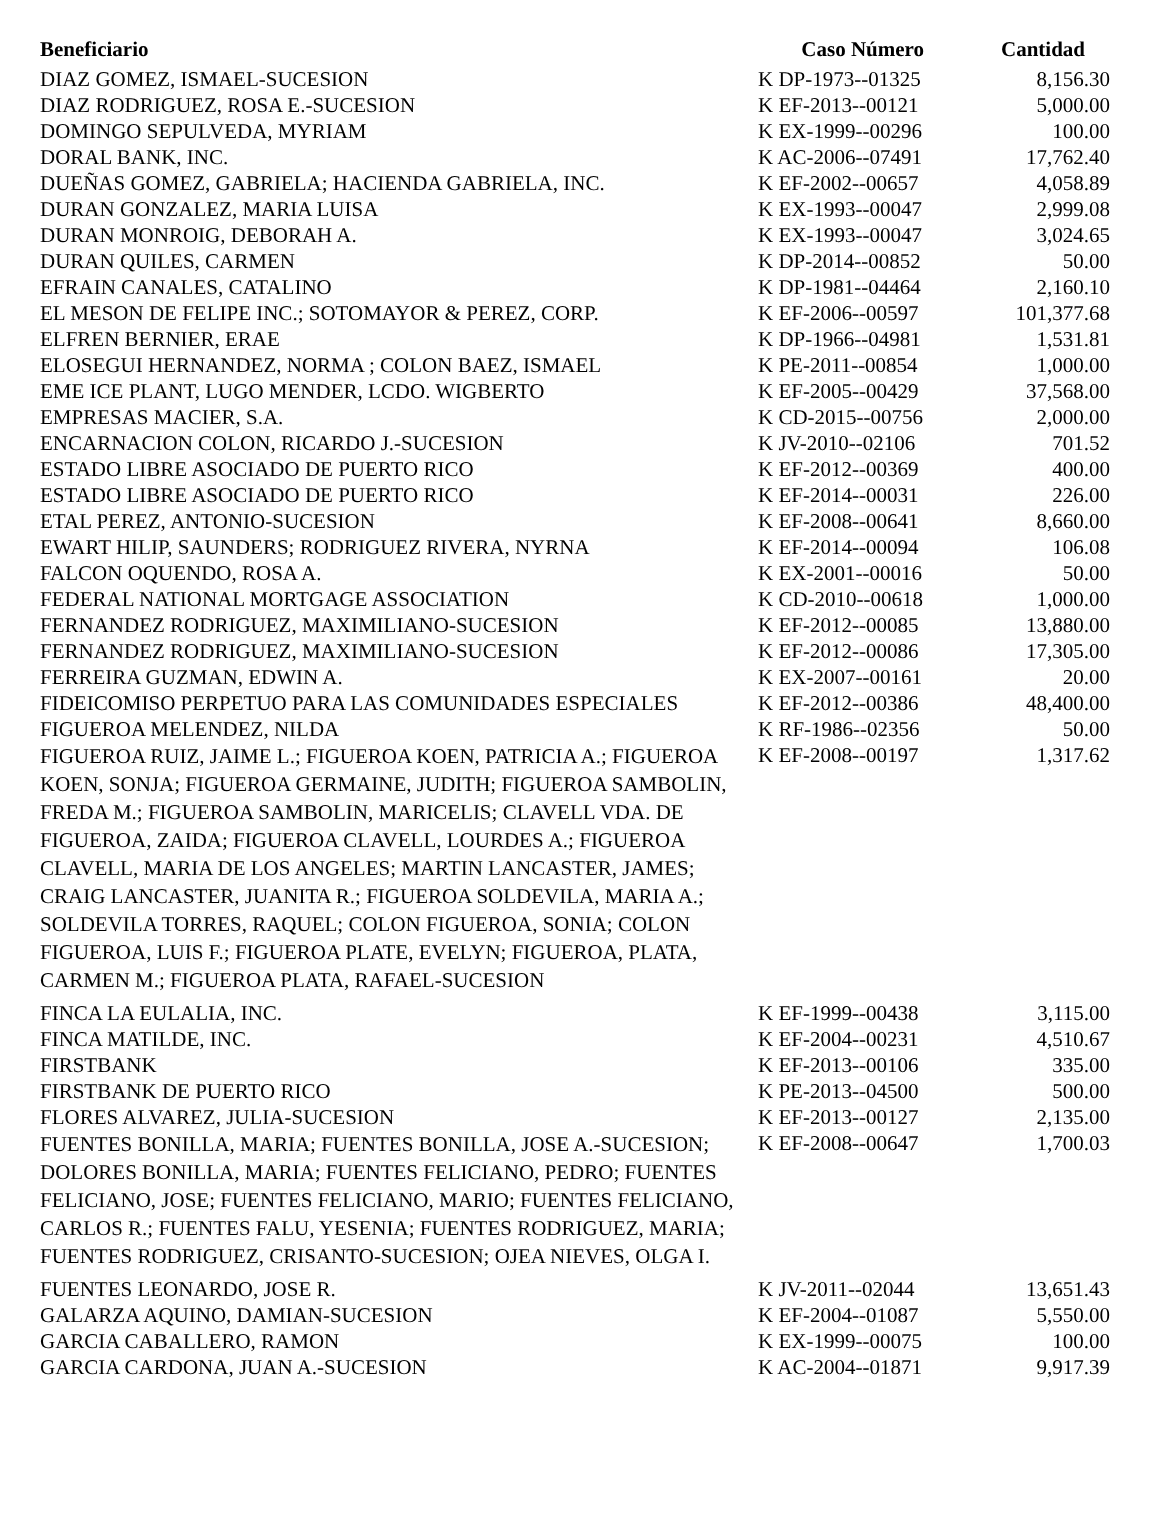| Beneficiario | Caso Número | Cantidad |
| --- | --- | --- |
| DIAZ GOMEZ, ISMAEL-SUCESION | K DP-1973--01325 | 8,156.30 |
| DIAZ RODRIGUEZ, ROSA E.-SUCESION | K EF-2013--00121 | 5,000.00 |
| DOMINGO SEPULVEDA, MYRIAM | K EX-1999--00296 | 100.00 |
| DORAL BANK, INC. | K AC-2006--07491 | 17,762.40 |
| DUEÑAS GOMEZ, GABRIELA; HACIENDA GABRIELA, INC. | K EF-2002--00657 | 4,058.89 |
| DURAN GONZALEZ, MARIA LUISA | K EX-1993--00047 | 2,999.08 |
| DURAN MONROIG, DEBORAH A. | K EX-1993--00047 | 3,024.65 |
| DURAN QUILES, CARMEN | K DP-2014--00852 | 50.00 |
| EFRAIN CANALES, CATALINO | K DP-1981--04464 | 2,160.10 |
| EL MESON DE FELIPE INC.; SOTOMAYOR & PEREZ, CORP. | K EF-2006--00597 | 101,377.68 |
| ELFREN BERNIER, ERAE | K DP-1966--04981 | 1,531.81 |
| ELOSEGUI HERNANDEZ, NORMA ; COLON BAEZ, ISMAEL | K PE-2011--00854 | 1,000.00 |
| EME ICE PLANT, LUGO MENDER, LCDO. WIGBERTO | K EF-2005--00429 | 37,568.00 |
| EMPRESAS MACIER, S.A. | K CD-2015--00756 | 2,000.00 |
| ENCARNACION COLON, RICARDO J.-SUCESION | K JV-2010--02106 | 701.52 |
| ESTADO LIBRE ASOCIADO DE PUERTO RICO | K EF-2012--00369 | 400.00 |
| ESTADO LIBRE ASOCIADO DE PUERTO RICO | K EF-2014--00031 | 226.00 |
| ETAL PEREZ, ANTONIO-SUCESION | K EF-2008--00641 | 8,660.00 |
| EWART HILIP, SAUNDERS; RODRIGUEZ RIVERA, NYRNA | K EF-2014--00094 | 106.08 |
| FALCON OQUENDO, ROSA A. | K EX-2001--00016 | 50.00 |
| FEDERAL NATIONAL MORTGAGE ASSOCIATION | K CD-2010--00618 | 1,000.00 |
| FERNANDEZ RODRIGUEZ, MAXIMILIANO-SUCESION | K EF-2012--00085 | 13,880.00 |
| FERNANDEZ RODRIGUEZ, MAXIMILIANO-SUCESION | K EF-2012--00086 | 17,305.00 |
| FERREIRA GUZMAN, EDWIN A. | K EX-2007--00161 | 20.00 |
| FIDEICOMISO PERPETUO PARA LAS COMUNIDADES ESPECIALES | K EF-2012--00386 | 48,400.00 |
| FIGUEROA MELENDEZ, NILDA | K RF-1986--02356 | 50.00 |
| FIGUEROA RUIZ, JAIME L.; FIGUEROA KOEN, PATRICIA A.; FIGUEROA KOEN, SONJA; FIGUEROA GERMAINE, JUDITH; FIGUEROA SAMBOLIN, FREDA M.; FIGUEROA SAMBOLIN, MARICELIS; CLAVELL VDA. DE FIGUEROA, ZAIDA; FIGUEROA CLAVELL, LOURDES A.; FIGUEROA CLAVELL, MARIA DE LOS ANGELES; MARTIN LANCASTER, JAMES; CRAIG LANCASTER, JUANITA R.; FIGUEROA SOLDEVILA, MARIA A.; SOLDEVILA TORRES, RAQUEL; COLON FIGUEROA, SONIA; COLON FIGUEROA, LUIS F.; FIGUEROA PLATE, EVELYN; FIGUEROA, PLATA, CARMEN M.; FIGUEROA PLATA, RAFAEL-SUCESION | K EF-2008--00197 | 1,317.62 |
| FINCA LA EULALIA, INC. | K EF-1999--00438 | 3,115.00 |
| FINCA MATILDE, INC. | K EF-2004--00231 | 4,510.67 |
| FIRSTBANK | K EF-2013--00106 | 335.00 |
| FIRSTBANK DE PUERTO RICO | K PE-2013--04500 | 500.00 |
| FLORES ALVAREZ, JULIA-SUCESION | K EF-2013--00127 | 2,135.00 |
| FUENTES BONILLA, MARIA; FUENTES BONILLA, JOSE A.-SUCESION; DOLORES BONILLA, MARIA; FUENTES FELICIANO, PEDRO; FUENTES FELICIANO, JOSE; FUENTES FELICIANO, MARIO; FUENTES FELICIANO, CARLOS R.; FUENTES FALU, YESENIA; FUENTES RODRIGUEZ, MARIA; FUENTES RODRIGUEZ, CRISANTO-SUCESION; OJEA NIEVES, OLGA I. | K EF-2008--00647 | 1,700.03 |
| FUENTES LEONARDO, JOSE R. | K JV-2011--02044 | 13,651.43 |
| GALARZA AQUINO, DAMIAN-SUCESION | K EF-2004--01087 | 5,550.00 |
| GARCIA CABALLERO, RAMON | K EX-1999--00075 | 100.00 |
| GARCIA CARDONA, JUAN A.-SUCESION | K AC-2004--01871 | 9,917.39 |